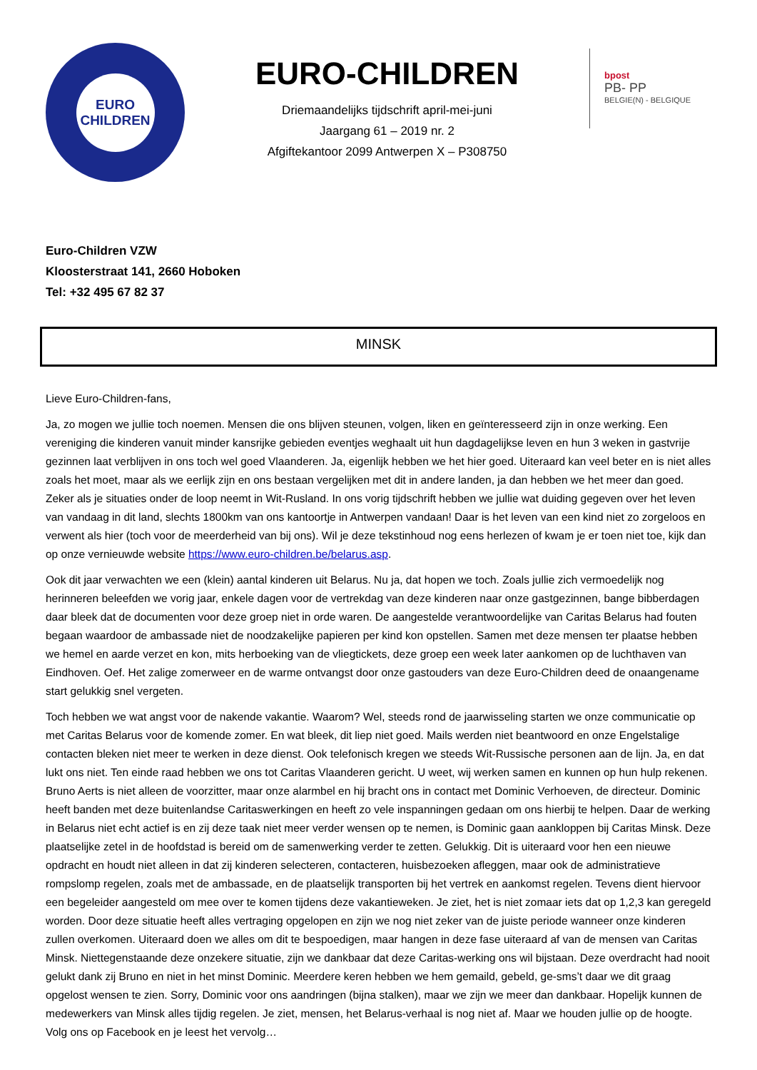EURO
CHILDREN
EURO-CHILDREN
Driemaandelijks tijdschrift april-mei-juni
Jaargang 61 – 2019 nr. 2
Afgiftekantoor 2099 Antwerpen X – P308750
bpost
PB- PP
BELGIE(N) - BELGIQUE
Euro-Children VZW
Kloosterstraat 141, 2660 Hoboken
Tel: +32 495 67 82 37
MINSK
Lieve Euro-Children-fans,
Ja, zo mogen we jullie toch noemen. Mensen die ons blijven steunen, volgen, liken en geïnteresseerd zijn in onze werking. Een vereniging die kinderen vanuit minder kansrijke gebieden eventjes weghaalt uit hun dagdagelijkse leven en hun 3 weken in gastvrije gezinnen laat verblijven in ons toch wel goed Vlaanderen. Ja, eigenlijk hebben we het hier goed. Uiteraard kan veel beter en is niet alles zoals het moet, maar als we eerlijk zijn en ons bestaan vergelijken met dit in andere landen, ja dan hebben we het meer dan goed. Zeker als je situaties onder de loop neemt in Wit-Rusland. In ons vorig tijdschrift hebben we jullie wat duiding gegeven over het leven van vandaag in dit land, slechts 1800km van ons kantoortje in Antwerpen vandaan! Daar is het leven van een kind niet zo zorgeloos en verwent als hier (toch voor de meerderheid van bij ons). Wil je deze tekstinhoud nog eens herlezen of kwam je er toen niet toe, kijk dan op onze vernieuwde website https://www.euro-children.be/belarus.asp.
Ook dit jaar verwachten we een (klein) aantal kinderen uit Belarus. Nu ja, dat hopen we toch. Zoals jullie zich vermoedelijk nog herinneren beleefden we vorig jaar, enkele dagen voor de vertrekdag van deze kinderen naar onze gastgezinnen, bange bibberdagen daar bleek dat de documenten voor deze groep niet in orde waren. De aangestelde verantwoordelijke van Caritas Belarus had fouten begaan waardoor de ambassade niet de noodzakelijke papieren per kind kon opstellen. Samen met deze mensen ter plaatse hebben we hemel en aarde verzet en kon, mits herboeking van de vliegtickets, deze groep een week later aankomen op de luchthaven van Eindhoven. Oef. Het zalige zomerweer en de warme ontvangst door onze gastouders van deze Euro-Children deed de onaangename start gelukkig snel vergeten.
Toch hebben we wat angst voor de nakende vakantie. Waarom? Wel, steeds rond de jaarwisseling starten we onze communicatie op met Caritas Belarus voor de komende zomer. En wat bleek, dit liep niet goed. Mails werden niet beantwoord en onze Engelstalige contacten bleken niet meer te werken in deze dienst. Ook telefonisch kregen we steeds Wit-Russische personen aan de lijn. Ja, en dat lukt ons niet. Ten einde raad hebben we ons tot Caritas Vlaanderen gericht. U weet, wij werken samen en kunnen op hun hulp rekenen. Bruno Aerts is niet alleen de voorzitter, maar onze alarmbel en hij bracht ons in contact met Dominic Verhoeven, de directeur. Dominic heeft banden met deze buitenlandse Caritaswerkingen en heeft zo vele inspanningen gedaan om ons hierbij te helpen. Daar de werking in Belarus niet echt actief is en zij deze taak niet meer verder wensen op te nemen, is Dominic gaan aankloppen bij Caritas Minsk. Deze plaatselijke zetel in de hoofdstad is bereid om de samenwerking verder te zetten. Gelukkig. Dit is uiteraard voor hen een nieuwe opdracht en houdt niet alleen in dat zij kinderen selecteren, contacteren, huisbezoeken afleggen, maar ook de administratieve rompslomp regelen, zoals met de ambassade, en de plaatselijk transporten bij het vertrek en aankomst regelen. Tevens dient hiervoor een begeleider aangesteld om mee over te komen tijdens deze vakantieweken. Je ziet, het is niet zomaar iets dat op 1,2,3 kan geregeld worden. Door deze situatie heeft alles vertraging opgelopen en zijn we nog niet zeker van de juiste periode wanneer onze kinderen zullen overkomen. Uiteraard doen we alles om dit te bespoedigen, maar hangen in deze fase uiteraard af van de mensen van Caritas Minsk. Niettegenstaande deze onzekere situatie, zijn we dankbaar dat deze Caritas-werking ons wil bijstaan. Deze overdracht had nooit gelukt dank zij Bruno en niet in het minst Dominic. Meerdere keren hebben we hem gemaild, gebeld, ge-sms’t daar we dit graag opgelost wensen te zien. Sorry, Dominic voor ons aandringen (bijna stalken), maar we zijn we meer dan dankbaar. Hopelijk kunnen de medewerkers van Minsk alles tijdig regelen. Je ziet, mensen, het Belarus-verhaal is nog niet af. Maar we houden jullie op de hoogte. Volg ons op Facebook en je leest het vervolg…